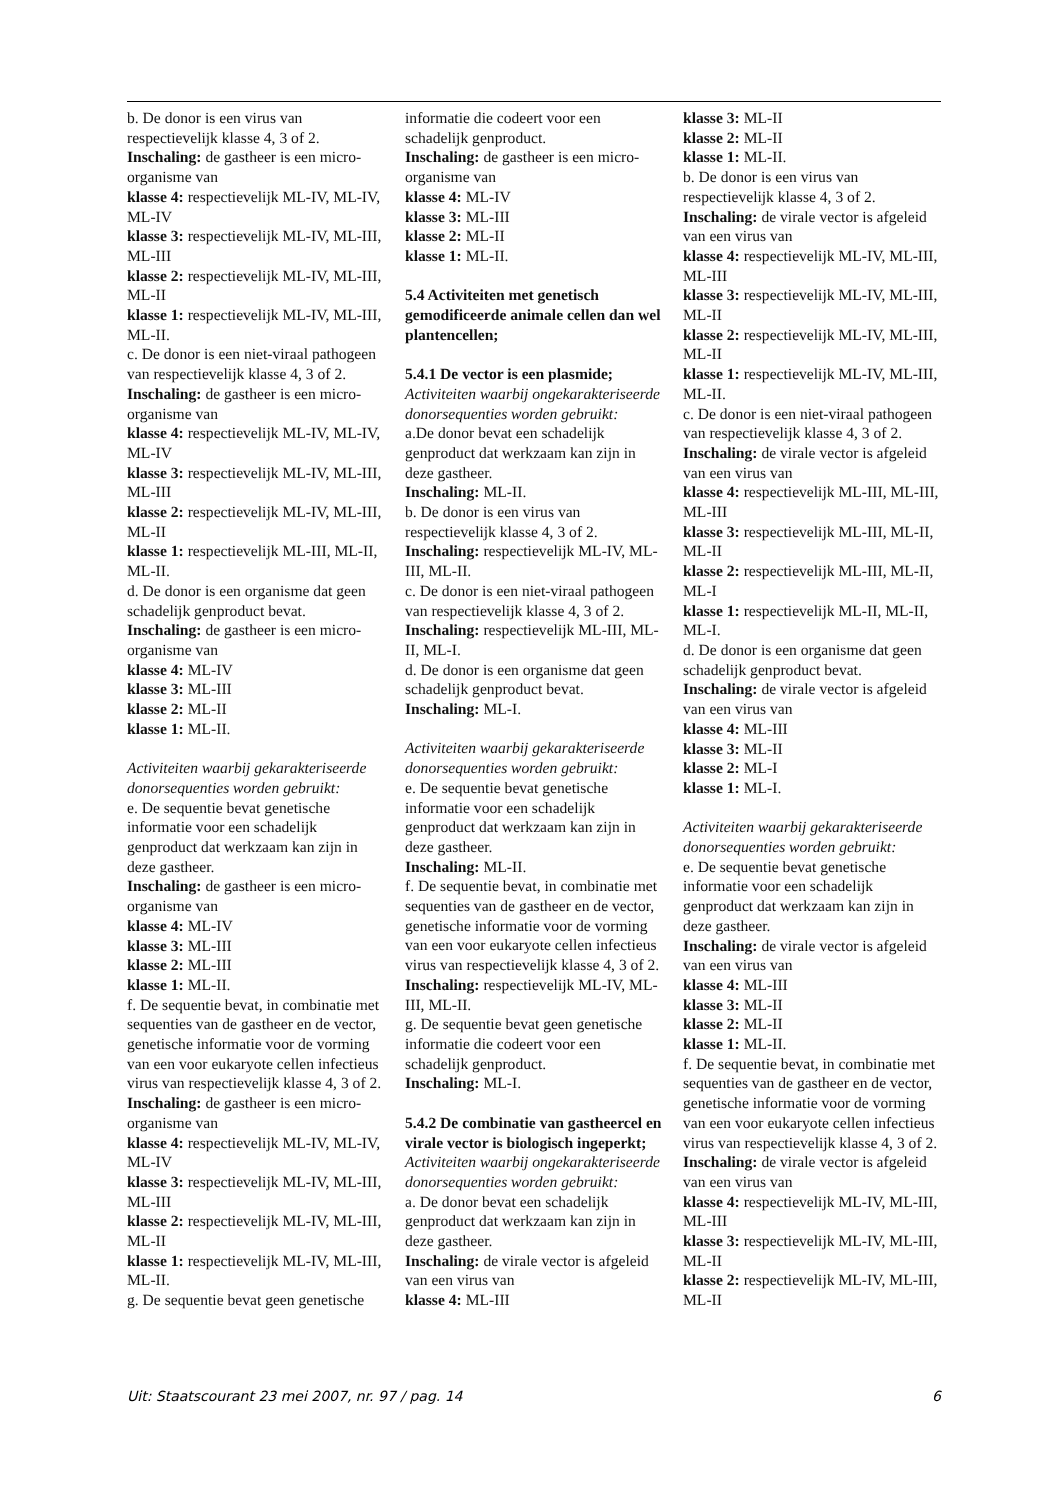b. De donor is een virus van respectievelijk klasse 4, 3 of 2.
Inschaling: de gastheer is een micro-organisme van
klasse 4: respectievelijk ML-IV, ML-IV, ML-IV
klasse 3: respectievelijk ML-IV, ML-III, ML-III
klasse 2: respectievelijk ML-IV, ML-III, ML-II
klasse 1: respectievelijk ML-IV, ML-III, ML-II.
c. De donor is een niet-viraal pathogeen van respectievelijk klasse 4, 3 of 2.
Inschaling: de gastheer is een micro-organisme van
klasse 4: respectievelijk ML-IV, ML-IV, ML-IV
klasse 3: respectievelijk ML-IV, ML-III, ML-III
klasse 2: respectievelijk ML-IV, ML-III, ML-II
klasse 1: respectievelijk ML-III, ML-II, ML-II.
d. De donor is een organisme dat geen schadelijk genproduct bevat.
Inschaling: de gastheer is een micro-organisme van
klasse 4: ML-IV
klasse 3: ML-III
klasse 2: ML-II
klasse 1: ML-II.
Activiteiten waarbij gekarakteriseerde donorsequenties worden gebruikt:
e. De sequentie bevat genetische informatie voor een schadelijk genproduct dat werkzaam kan zijn in deze gastheer.
Inschaling: de gastheer is een micro-organisme van
klasse 4: ML-IV
klasse 3: ML-III
klasse 2: ML-III
klasse 1: ML-II.
f. De sequentie bevat, in combinatie met sequenties van de gastheer en de vector, genetische informatie voor de vorming van een voor eukaryote cellen infectieus virus van respectievelijk klasse 4, 3 of 2.
Inschaling: de gastheer is een micro-organisme van
klasse 4: respectievelijk ML-IV, ML-IV, ML-IV
klasse 3: respectievelijk ML-IV, ML-III, ML-III
klasse 2: respectievelijk ML-IV, ML-III, ML-II
klasse 1: respectievelijk ML-IV, ML-III, ML-II.
g. De sequentie bevat geen genetische
informatie die codeert voor een schadelijk genproduct.
Inschaling: de gastheer is een micro-organisme van
klasse 4: ML-IV
klasse 3: ML-III
klasse 2: ML-II
klasse 1: ML-II.
5.4 Activiteiten met genetisch gemodificeerde animale cellen dan wel plantencellen;
5.4.1 De vector is een plasmide;
Activiteiten waarbij ongekarakteriseerde donorsequenties worden gebruikt:
a.De donor bevat een schadelijk genproduct dat werkzaam kan zijn in deze gastheer.
Inschaling: ML-II.
b. De donor is een virus van respectievelijk klasse 4, 3 of 2.
Inschaling: respectievelijk ML-IV, ML-III, ML-II.
c. De donor is een niet-viraal pathogeen van respectievelijk klasse 4, 3 of 2.
Inschaling: respectievelijk ML-III, ML-II, ML-I.
d. De donor is een organisme dat geen schadelijk genproduct bevat.
Inschaling: ML-I.
Activiteiten waarbij gekarakteriseerde donorsequenties worden gebruikt:
e. De sequentie bevat genetische informatie voor een schadelijk genproduct dat werkzaam kan zijn in deze gastheer.
Inschaling: ML-II.
f. De sequentie bevat, in combinatie met sequenties van de gastheer en de vector, genetische informatie voor de vorming van een voor eukaryote cellen infectieus virus van respectievelijk klasse 4, 3 of 2.
Inschaling: respectievelijk ML-IV, ML-III, ML-II.
g. De sequentie bevat geen genetische informatie die codeert voor een schadelijk genproduct.
Inschaling: ML-I.
5.4.2 De combinatie van gastheercel en virale vector is biologisch ingeperkt;
Activiteiten waarbij ongekarakteriseerde donorsequenties worden gebruikt:
a. De donor bevat een schadelijk genproduct dat werkzaam kan zijn in deze gastheer.
Inschaling: de virale vector is afgeleid van een virus van
klasse 4: ML-III
klasse 3: ML-II
klasse 2: ML-II
klasse 1: ML-II.
b. De donor is een virus van respectievelijk klasse 4, 3 of 2.
Inschaling: de virale vector is afgeleid van een virus van
klasse 4: respectievelijk ML-IV, ML-III, ML-III
klasse 3: respectievelijk ML-IV, ML-III, ML-II
klasse 2: respectievelijk ML-IV, ML-III, ML-II
klasse 1: respectievelijk ML-IV, ML-III, ML-II.
c. De donor is een niet-viraal pathogeen van respectievelijk klasse 4, 3 of 2.
Inschaling: de virale vector is afgeleid van een virus van
klasse 4: respectievelijk ML-III, ML-III, ML-III
klasse 3: respectievelijk ML-III, ML-II, ML-II
klasse 2: respectievelijk ML-III, ML-II, ML-I
klasse 1: respectievelijk ML-II, ML-II, ML-I.
d. De donor is een organisme dat geen schadelijk genproduct bevat.
Inschaling: de virale vector is afgeleid van een virus van
klasse 4: ML-III
klasse 3: ML-II
klasse 2: ML-I
klasse 1: ML-I.
Activiteiten waarbij gekarakteriseerde donorsequenties worden gebruikt:
e. De sequentie bevat genetische informatie voor een schadelijk genproduct dat werkzaam kan zijn in deze gastheer.
Inschaling: de virale vector is afgeleid van een virus van
klasse 4: ML-III
klasse 3: ML-II
klasse 2: ML-II
klasse 1: ML-II.
f. De sequentie bevat, in combinatie met sequenties van de gastheer en de vector, genetische informatie voor de vorming van een voor eukaryote cellen infectieus virus van respectievelijk klasse 4, 3 of 2.
Inschaling: de virale vector is afgeleid van een virus van
klasse 4: respectievelijk ML-IV, ML-III, ML-III
klasse 3: respectievelijk ML-IV, ML-III, ML-II
klasse 2: respectievelijk ML-IV, ML-III, ML-II
Uit: Staatscourant 23 mei 2007, nr. 97 / pag. 14 6